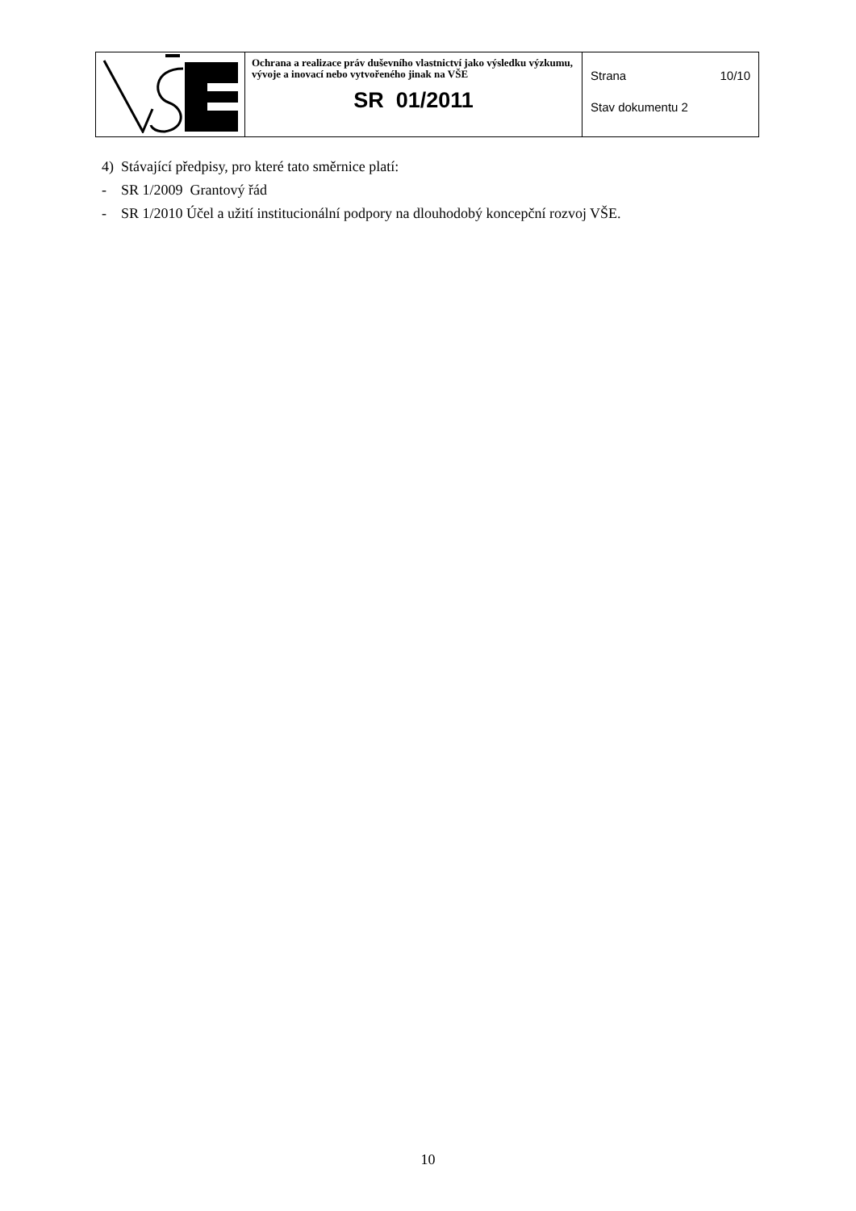| | Ochrana a realizace práv duševního vlastnictví jako výsledku výzkumu, vývoje a inovací nebo vytvořeného jinak na VŠE SR 01/2011 | Strana 10/10 Stav dokumentu 2 |
4) Stávající předpisy, pro které tato směrnice platí:
- SR 1/2009 Grantový řád
- SR 1/2010 Účel a užití institucionální podpory na dlouhodobý koncepční rozvoj VŠE.
10